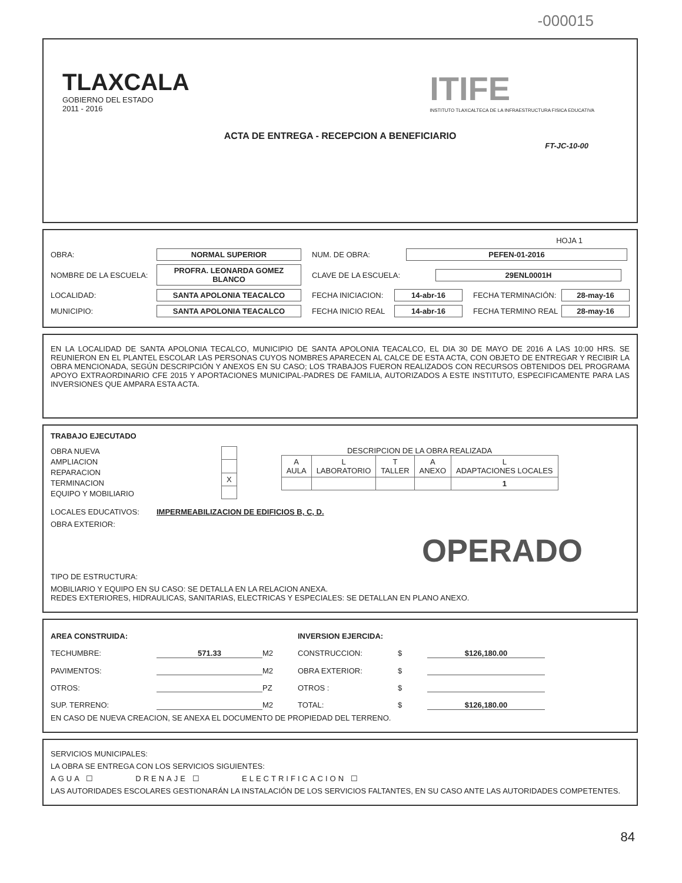-000015
TLAXCALA
GOBIERNO DEL ESTADO
2011 - 2016
ITIFE
INSTITUTO TLAXCALTECA DE LA INFRAESTRUCTURA FISICA EDUCATIVA
ACTA DE ENTREGA - RECEPCION A BENEFICIARIO
FT-JC-10-00
HOJA 1
OBRA: NORMAL SUPERIOR NUM. DE OBRA: PEFEN-01-2016
NOMBRE DE LA ESCUELA: PROFRA. LEONARDA GOMEZ BLANCO CLAVE DE LA ESCUELA: 29ENL0001H
LOCALIDAD: SANTA APOLONIA TEACALCO FECHA INICIACION: 14-abr-16 FECHA TERMINACIÓN: 28-may-16
MUNICIPIO: SANTA APOLONIA TEACALCO FECHA INICIO REAL 14-abr-16 FECHA TERMINO REAL 28-may-16
EN LA LOCALIDAD DE SANTA APOLONIA TECALCO, MUNICIPIO DE SANTA APOLONIA TEACALCO, EL DIA 30 DE MAYO DE 2016 A LAS 10:00 HRS. SE REUNIERON EN EL PLANTEL ESCOLAR LAS PERSONAS CUYOS NOMBRES APARECEN AL CALCE DE ESTA ACTA, CON OBJETO DE ENTREGAR Y RECIBIR LA OBRA MENCIONADA, SEGÚN DESCRIPCIÓN Y ANEXOS EN SU CASO; LOS TRABAJOS FUERON REALIZADOS CON RECURSOS OBTENIDOS DEL PROGRAMA APOYO EXTRAORDINARIO CFE 2015 Y APORTACIONES MUNICIPAL-PADRES DE FAMILIA, AUTORIZADOS A ESTE INSTITUTO, ESPECIFICAMENTE PARA LAS INVERSIONES QUE AMPARA ESTA ACTA.
TRABAJO EJECUTADO
OBRA NUEVA
AMPLIACION
REPARACION
TERMINACION
EQUIPO Y MOBILIARIO
| X |
DESCRIPCION DE LA OBRA REALIZADA
| A AULA | L LABORATORIO | T TALLER | A ANEXO | L ADAPTACIONES LOCALES |
| --- | --- | --- | --- | --- |
| | | | | 1 |
LOCALES EDUCATIVOS: IMPERMEABILIZACION DE EDIFICIOS B, C, D.
OBRA EXTERIOR:
OPERADO
TIPO DE ESTRUCTURA:
MOBILIARIO Y EQUIPO EN SU CASO: SE DETALLA EN LA RELACION ANEXA.
REDES EXTERIORES, HIDRAULICAS, SANITARIAS, ELECTRICAS Y ESPECIALES: SE DETALLAN EN PLANO ANEXO.
AREA CONSTRUIDA: INVERSION EJERCIDA: TECHUMBRE: 571.33 M2 CONSTRUCCION: $ $126,180.00 PAVIMENTOS: M2 OBRA EXTERIOR: $ OTROS: PZ OTROS : $ SUP. TERRENO: M2 TOTAL: $ $126,180.00
EN CASO DE NUEVA CREACION, SE ANEXA EL DOCUMENTO DE PROPIEDAD DEL TERRENO.
SERVICIOS MUNICIPALES:
LA OBRA SE ENTREGA CON LOS SERVICIOS SIGUIENTES:
AGUA ☐ DRENAJE ☐ ELECTRIFICACION ☐
LAS AUTORIDADES ESCOLARES GESTIONARÁN LA INSTALACIÓN DE LOS SERVICIOS FALTANTES, EN SU CASO ANTE LAS AUTORIDADES COMPETENTES.
84